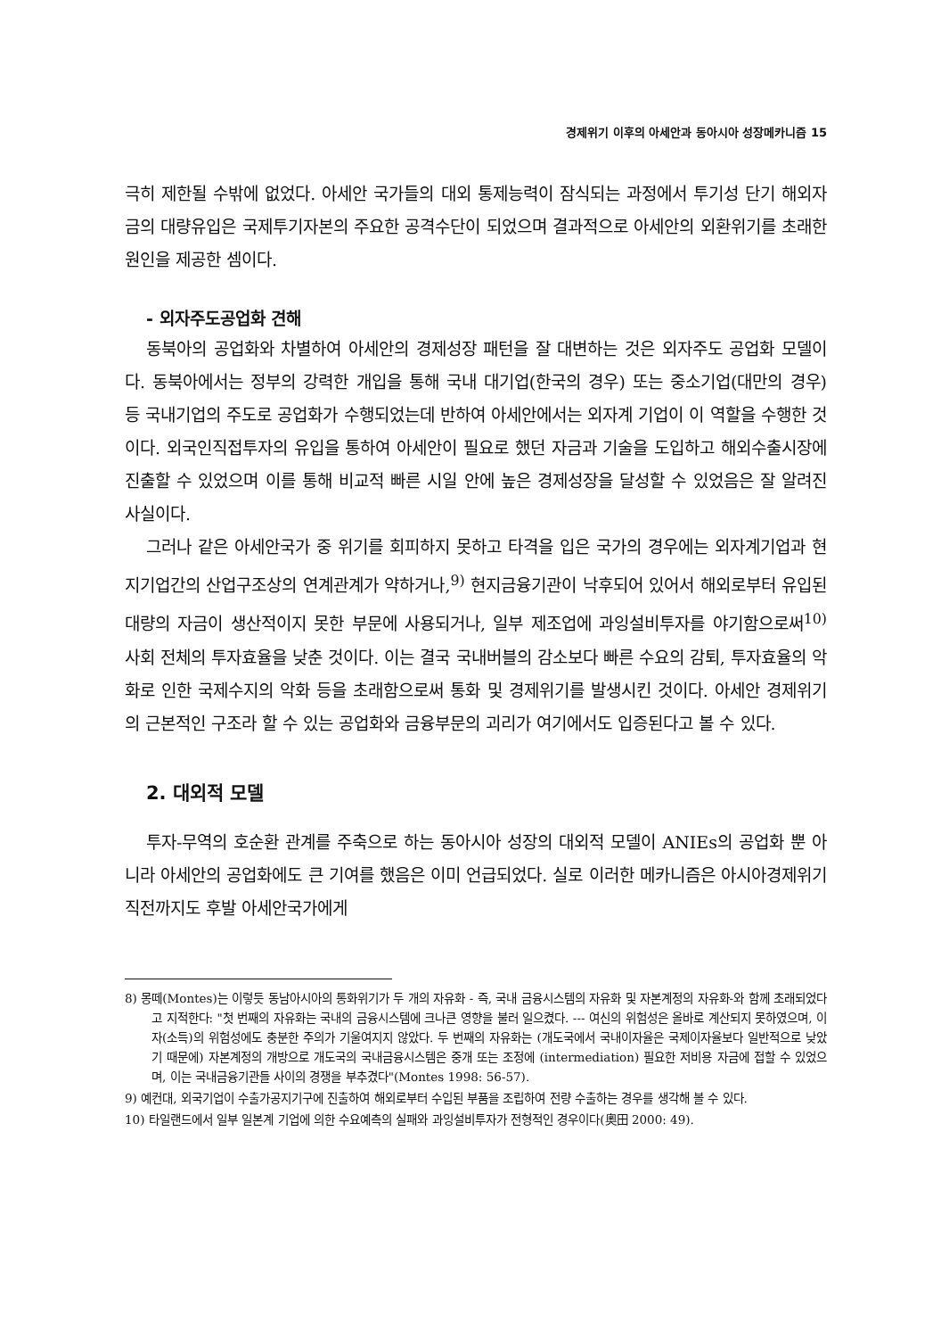경제위기 이후의 아세안과 동아시아 성장메카니즘 15
극히 제한될 수밖에 없었다. 아세안 국가들의 대외 통제능력이 잠식되는 과정에서 투기성 단기 해외자금의 대량유입은 국제투기자본의 주요한 공격수단이 되었으며 결과적으로 아세안의 외환위기를 초래한 원인을 제공한 셈이다.
- 외자주도공업화 견해
동북아의 공업화와 차별하여 아세안의 경제성장 패턴을 잘 대변하는 것은 외자주도 공업화 모델이다. 동북아에서는 정부의 강력한 개입을 통해 국내 대기업(한국의 경우) 또는 중소기업(대만의 경우) 등 국내기업의 주도로 공업화가 수행되었는데 반하여 아세안에서는 외자계 기업이 이 역할을 수행한 것이다. 외국인직접투자의 유입을 통하여 아세안이 필요로 했던 자금과 기술을 도입하고 해외수출시장에 진출할 수 있었으며 이를 통해 비교적 빠른 시일 안에 높은 경제성장을 달성할 수 있었음은 잘 알려진 사실이다.
그러나 같은 아세안국가 중 위기를 회피하지 못하고 타격을 입은 국가의 경우에는 외자계기업과 현지기업간의 산업구조상의 연계관계가 약하거나,<sup>9)</sup> 현지금융기관이 낙후되어 있어서 해외로부터 유입된 대량의 자금이 생산적이지 못한 부문에 사용되거나, 일부 제조업에 과잉설비투자를 야기함으로써<sup>10)</sup> 사회 전체의 투자효율을 낮춘 것이다. 이는 결국 국내버블의 감소보다 빠른 수요의 감퇴, 투자효율의 악화로 인한 국제수지의 악화 등을 초래함으로써 통화 및 경제위기를 발생시킨 것이다. 아세안 경제위기의 근본적인 구조라 할 수 있는 공업화와 금융부문의 괴리가 여기에서도 입증된다고 볼 수 있다.
2. 대외적 모델
투자-무역의 호순환 관계를 주축으로 하는 동아시아 성장의 대외적 모델이 ANIEs의 공업화 뿐 아니라 아세안의 공업화에도 큰 기여를 했음은 이미 언급되었다. 실로 이러한 메카니즘은 아시아경제위기 직전까지도 후발 아세안국가에게
8) 몽떼(Montes)는 이렇듯 동남아시아의 통화위기가 두 개의 자유화 - 즉, 국내 금융시스템의 자유화 및 자본계정의 자유화-와 함께 초래되었다고 지적한다: "첫 번째의 자유화는 국내의 금융시스템에 크나큰 영향을 불러 일으켰다. --- 여신의 위험성은 올바로 계산되지 못하였으며, 이자(소득)의 위험성에도 충분한 주의가 기울여지지 않았다. 두 번째의 자유화는 (개도국에서 국내이자율은 국제이자율보다 일반적으로 낮았기 때문에) 자본계정의 개방으로 개도국의 국내금융시스템은 중개 또는 조정에 (intermediation) 필요한 저비용 자금에 접할 수 있었으며, 이는 국내금융기관들 사이의 경쟁을 부추겼다"(Montes 1998: 56-57).
9) 예컨대, 외국기업이 수출가공지기구에 진출하여 해외로부터 수입된 부품을 조립하여 전량 수출하는 경우를 생각해 볼 수 있다.
10) 타일랜드에서 일부 일본계 기업에 의한 수요예측의 실패와 과잉설비투자가 전형적인 경우이다(奧田 2000: 49).